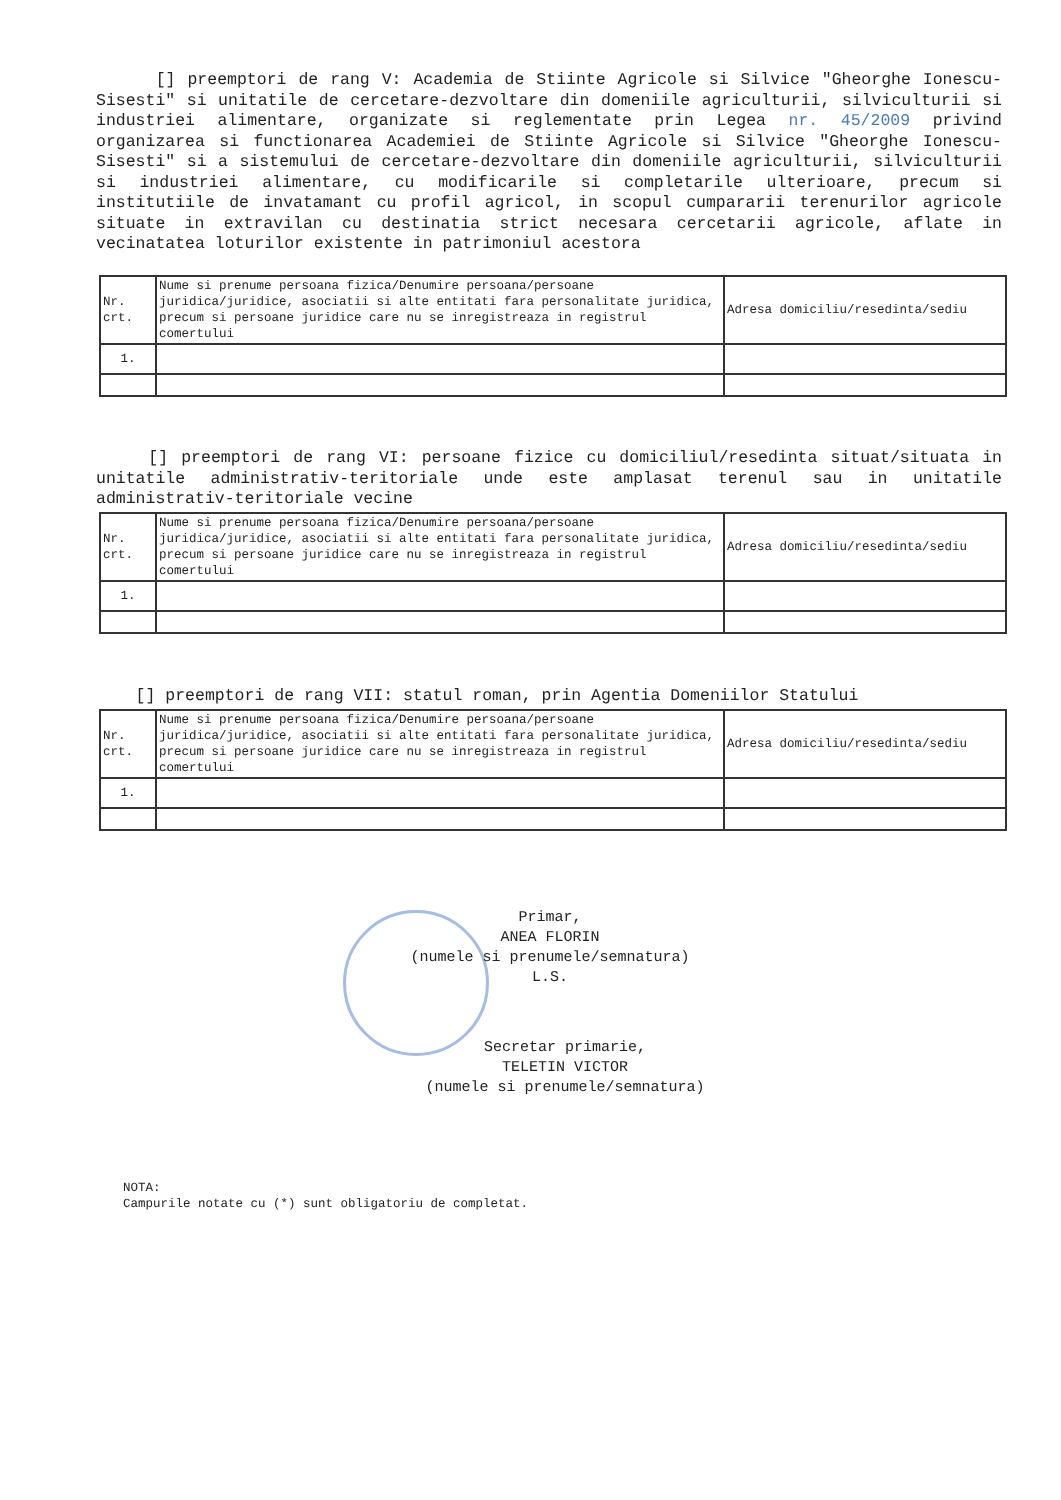[] preemptori de rang V: Academia de Stiinte Agricole si Silvice "Gheorghe Ionescu-Sisesti" si unitatile de cercetare-dezvoltare din domeniile agriculturii, silviculturii si industriei alimentare, organizate si reglementate prin Legea nr. 45/2009 privind organizarea si functionarea Academiei de Stiinte Agricole si Silvice "Gheorghe Ionescu-Sisesti" si a sistemului de cercetare-dezvoltare din domeniile agriculturii, silviculturii si industriei alimentare, cu modificarile si completarile ulterioare, precum si institutiile de invatamant cu profil agricol, in scopul cumpararii terenurilor agricole situate in extravilan cu destinatia strict necesara cercetarii agricole, aflate in vecinatatea loturilor existente in patrimoniul acestora
| Nr. crt. | Nume si prenume persoana fizica/Denumire persoana/persoane juridica/juridice, asociatii si alte entitati fara personalitate juridica, precum si persoane juridice care nu se inregistreaza in registrul comertului | Adresa domiciliu/resedinta/sediu |
| 1. | | |
[] preemptori de rang VI: persoane fizice cu domiciliul/resedinta situat/situata in unitatile administrativ-teritoriale unde este amplasat terenul sau in unitatile administrativ-teritoriale vecine
| Nr. crt. | Nume si prenume persoana fizica/Denumire persoana/persoane juridica/juridice, asociatii si alte entitati fara personalitate juridica, precum si persoane juridice care nu se inregistreaza in registrul comertului | Adresa domiciliu/resedinta/sediu |
| 1. | | |
[] preemptori de rang VII: statul roman, prin Agentia Domeniilor Statului
| Nr. crt. | Nume si prenume persoana fizica/Denumire persoana/persoane juridica/juridice, asociatii si alte entitati fara personalitate juridica, precum si persoane juridice care nu se inregistreaza in registrul comertului | Adresa domiciliu/resedinta/sediu |
| 1. | | |
Primar,
ANEA FLORIN
(numele si prenumele/semnatura)
L.S.
Secretar primarie,
TELETIN VICTOR
(numele si prenumele/semnatura)
NOTA:
Campurile notate cu (*) sunt obligatoriu de completat.